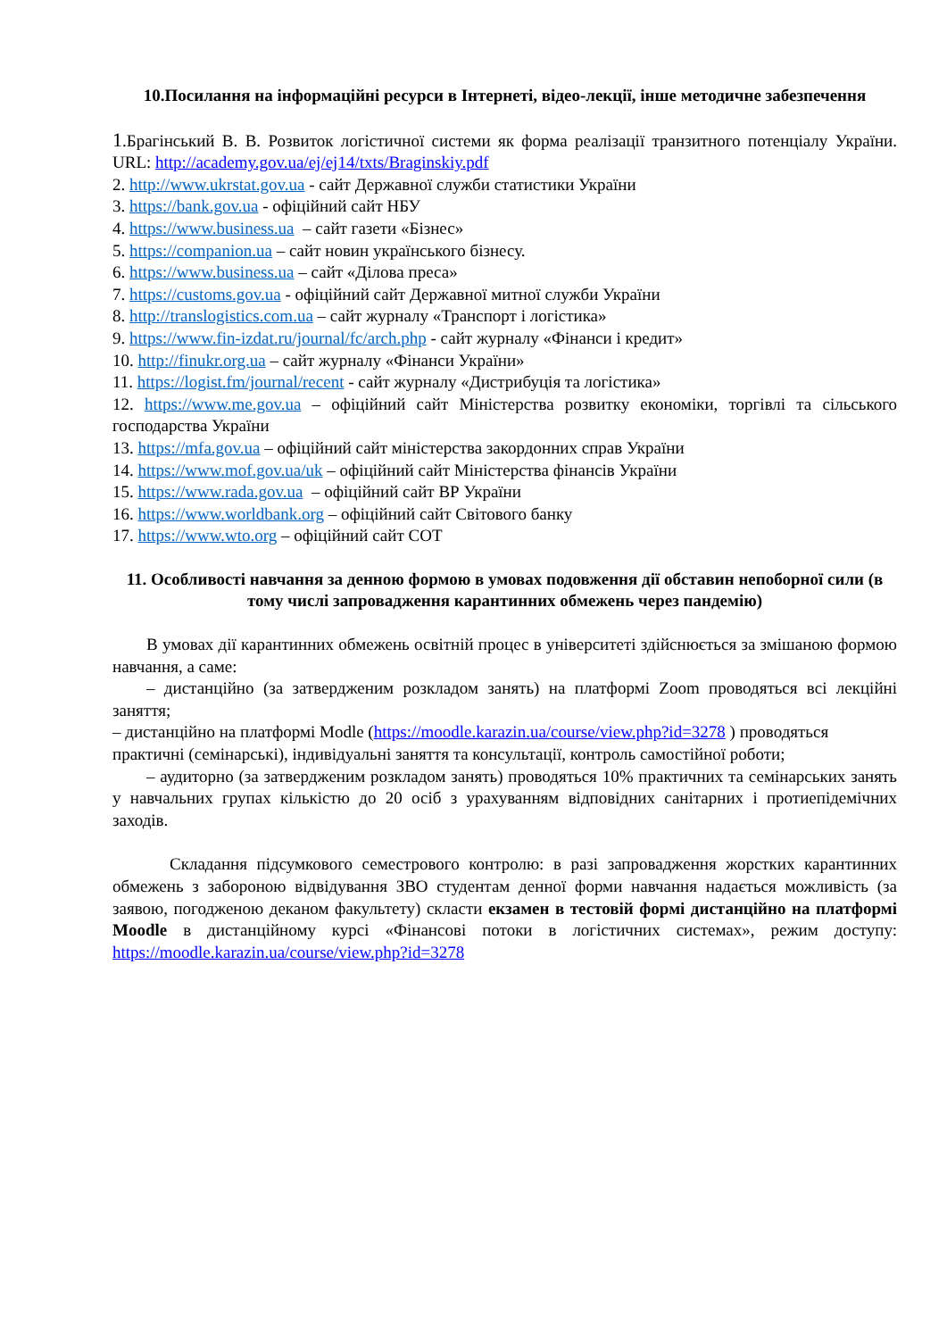10.Посилання на інформаційні ресурси в Інтернеті, відео-лекції, інше методичне забезпечення
1.Брагінський В. В. Розвиток логістичної системи як форма реалізації транзитного потенціалу України. URL: http://academy.gov.ua/ej/ej14/txts/Braginskiy.pdf
2. http://www.ukrstat.gov.ua - сайт Державної служби статистики України
3. https://bank.gov.ua - офіційний сайт НБУ
4. https://www.business.ua – сайт газети «Бізнес»
5. https://companion.ua – сайт новин українського бізнесу.
6. https://www.business.ua – сайт «Ділова преса»
7. https://customs.gov.ua - офіційний сайт Державної митної служби України
8. http://translogistics.com.ua – сайт журналу «Транспорт і логістика»
9. https://www.fin-izdat.ru/journal/fc/arch.php - сайт журналу «Фінанси і кредит»
10. http://finukr.org.ua – сайт журналу «Фінанси України»
11. https://logist.fm/journal/recent - сайт журналу «Дистрибуція та логістика»
12. https://www.me.gov.ua – офіційний сайт Міністерства розвитку економіки, торгівлі та сільського господарства України
13. https://mfa.gov.ua – офіційний сайт міністерства закордонних справ України
14. https://www.mof.gov.ua/uk – офіційний сайт Міністерства фінансів України
15. https://www.rada.gov.ua – офіційний сайт ВР України
16. https://www.worldbank.org – офіційний сайт Світового банку
17. https://www.wto.org – офіційний сайт СОТ
11. Особливості навчання за денною формою в умовах подовження дії обставин непоборної сили (в тому числі запровадження карантинних обмежень через пандемію)
В умовах дії карантинних обмежень освітній процес в університеті здійснюється за змішаною формою навчання, а саме:
– дистанційно (за затвердженим розкладом занять) на платформі Zoom проводяться всі лекційні заняття;
– дистанційно на платформі Modle (https://moodle.karazin.ua/course/view.php?id=3278 ) проводяться практичні (семінарські), індивідуальні заняття та консультації, контроль самостійної роботи;
– аудиторно (за затвердженим розкладом занять) проводяться 10% практичних та семінарських занять у навчальних групах кількістю до 20 осіб з урахуванням відповідних санітарних і протиепідемічних заходів.
Складання підсумкового семестрового контролю: в разі запровадження жорстких карантинних обмежень з забороною відвідування ЗВО студентам денної форми навчання надається можливість (за заявою, погодженою деканом факультету) скласти екзамен в тестовій формі дистанційно на платформі Moodle в дистанційному курсі «Фінансові потоки в логістичних системах», режим доступу: https://moodle.karazin.ua/course/view.php?id=3278